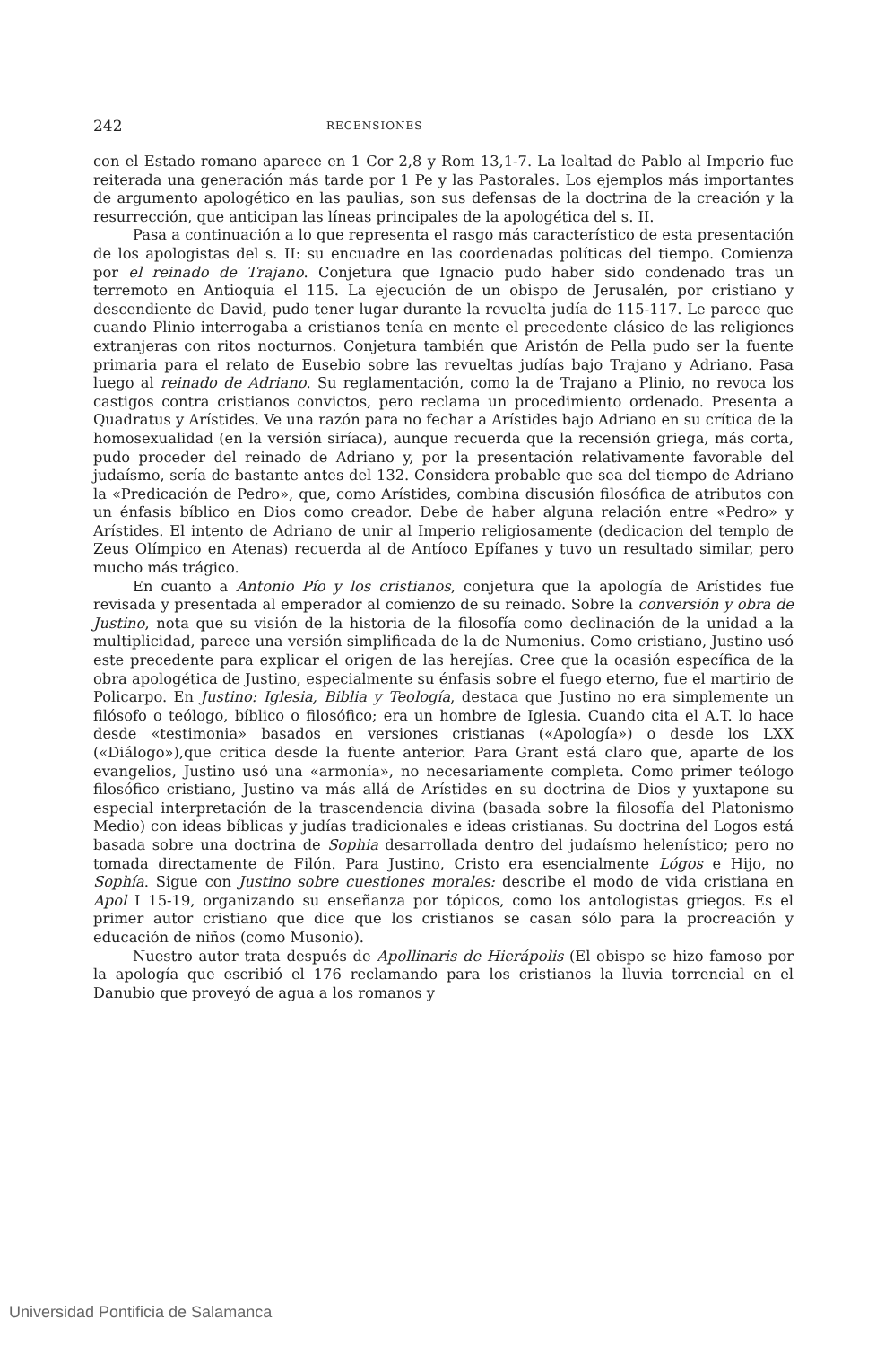242 RECENSIONES
con el Estado romano aparece en 1 Cor 2,8 y Rom 13,1-7. La lealtad de Pablo al Imperio fue reiterada una generación más tarde por 1 Pe y las Pastorales. Los ejemplos más importantes de argumento apologético en las paulias, son sus defensas de la doctrina de la creación y la resurrección, que anticipan las líneas principales de la apologética del s. II.
Pasa a continuación a lo que representa el rasgo más característico de esta presentación de los apologistas del s. II: su encuadre en las coordenadas políticas del tiempo. Comienza por el reinado de Trajano. Conjetura que Ignacio pudo haber sido condenado tras un terremoto en Antioquía el 115. La ejecución de un obispo de Jerusalén, por cristiano y descendiente de David, pudo tener lugar durante la revuelta judía de 115-117. Le parece que cuando Plinio interrogaba a cristianos tenía en mente el precedente clásico de las religiones extranjeras con ritos nocturnos. Conjetura también que Aristón de Pella pudo ser la fuente primaria para el relato de Eusebio sobre las revueltas judías bajo Trajano y Adriano. Pasa luego al reinado de Adriano. Su reglamentación, como la de Trajano a Plinio, no revoca los castigos contra cristianos convictos, pero reclama un procedimiento ordenado. Presenta a Quadratus y Arístides. Ve una razón para no fechar a Arístides bajo Adriano en su crítica de la homosexualidad (en la versión siríaca), aunque recuerda que la recensión griega, más corta, pudo proceder del reinado de Adriano y, por la presentación relativamente favorable del judaísmo, sería de bastante antes del 132. Considera probable que sea del tiempo de Adriano la «Predicación de Pedro», que, como Arístides, combina discusión filosófica de atributos con un énfasis bíblico en Dios como creador. Debe de haber alguna relación entre «Pedro» y Arístides. El intento de Adriano de unir al Imperio religiosamente (dedicacion del templo de Zeus Olímpico en Atenas) recuerda al de Antíoco Epífanes y tuvo un resultado similar, pero mucho más trágico.
En cuanto a Antonio Pío y los cristianos, conjetura que la apología de Arístides fue revisada y presentada al emperador al comienzo de su reinado. Sobre la conversión y obra de Justino, nota que su visión de la historia de la filosofía como declinación de la unidad a la multiplicidad, parece una versión simplificada de la de Numenius. Como cristiano, Justino usó este precedente para explicar el origen de las herejías. Cree que la ocasión específica de la obra apologética de Justino, especialmente su énfasis sobre el fuego eterno, fue el martirio de Policarpo. En Justino: Iglesia, Biblia y Teología, destaca que Justino no era simplemente un filósofo o teólogo, bíblico o filosófico; era un hombre de Iglesia. Cuando cita el A.T. lo hace desde «testimonia» basados en versiones cristianas («Apología») o desde los LXX («Diálogo»),que critica desde la fuente anterior. Para Grant está claro que, aparte de los evangelios, Justino usó una «armonía», no necesariamente completa. Como primer teólogo filosófico cristiano, Justino va más allá de Arístides en su doctrina de Dios y yuxtapone su especial interpretación de la trascendencia divina (basada sobre la filosofía del Platonismo Medio) con ideas bíblicas y judías tradicionales e ideas cristianas. Su doctrina del Logos está basada sobre una doctrina de Sophia desarrollada dentro del judaísmo helenístico; pero no tomada directamente de Filón. Para Justino, Cristo era esencialmente Lógos e Hijo, no Sophía. Sigue con Justino sobre cuestiones morales: describe el modo de vida cristiana en Apol I 15-19, organizando su enseñanza por tópicos, como los antologistas griegos. Es el primer autor cristiano que dice que los cristianos se casan sólo para la procreación y educación de niños (como Musonio).
Nuestro autor trata después de Apollinaris de Hierápolis (El obispo se hizo famoso por la apología que escribió el 176 reclamando para los cristianos la lluvia torrencial en el Danubio que proveyó de agua a los romanos y
Universidad Pontificia de Salamanca